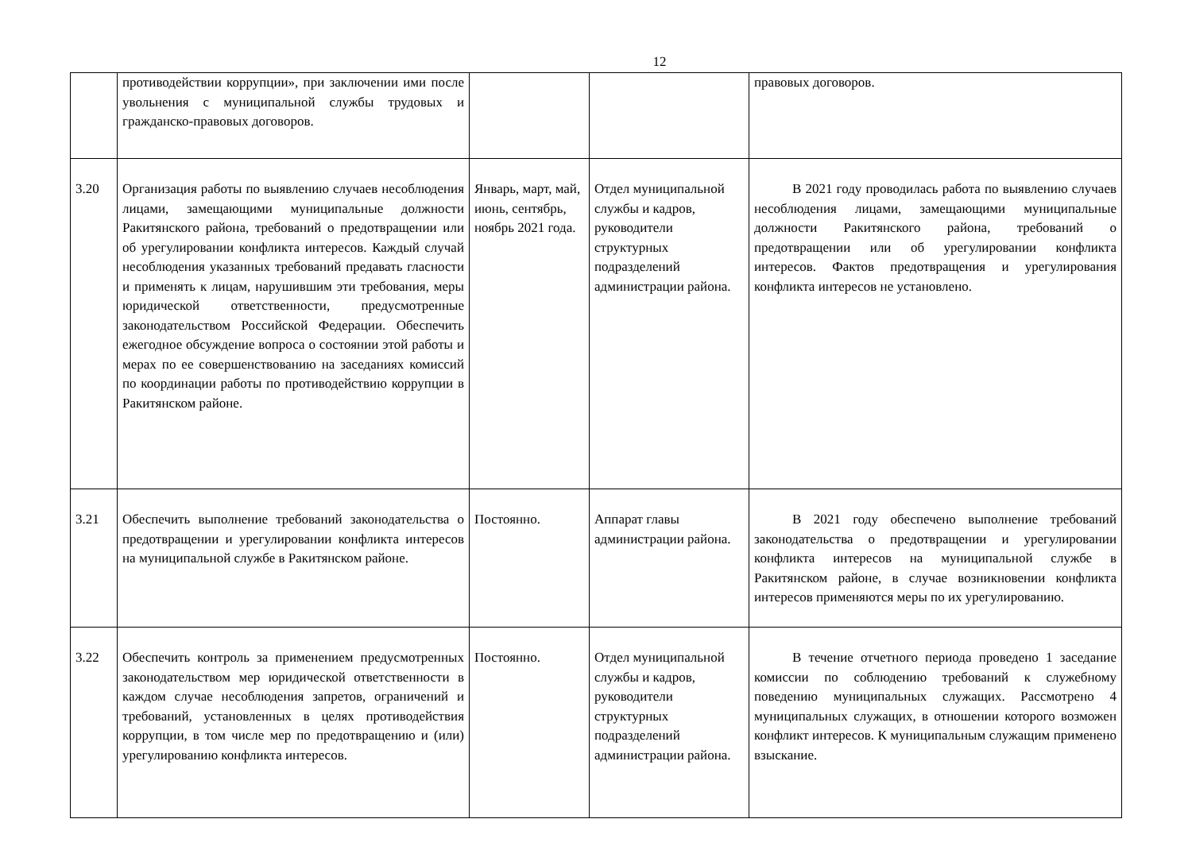12
| | противодействии коррупции», при заключении ими после увольнения с муниципальной службы трудовых и гражданско-правовых договоров. | | | правовых договоров. |
| 3.20 | Организация работы по выявлению случаев несоблюдения лицами, замещающими муниципальные должности Ракитянского района, требований о предотвращении или об урегулировании конфликта интересов. Каждый случай несоблюдения указанных требований предавать гласности и применять к лицам, нарушившим эти требования, меры юридической ответственности, предусмотренные законодательством Российской Федерации. Обеспечить ежегодное обсуждение вопроса о состоянии этой работы и мерах по ее совершенствованию на заседаниях комиссий по координации работы по противодействию коррупции в Ракитянском районе. | Январь, март, май, июнь, сентябрь, ноябрь 2021 года. | Отдел муниципальной службы и кадров, руководители структурных подразделений администрации района. | В 2021 году проводилась работа по выявлению случаев несоблюдения лицами, замещающими муниципальные должности Ракитянского района, требований о предотвращении или об урегулировании конфликта интересов. Фактов предотвращения и урегулирования конфликта интересов не установлено. |
| 3.21 | Обеспечить выполнение требований законодательства о предотвращении и урегулировании конфликта интересов на муниципальной службе в Ракитянском районе. | Постоянно. | Аппарат главы администрации района. | В 2021 году обеспечено выполнение требований законодательства о предотвращении и урегулировании конфликта интересов на муниципальной службе в Ракитянском районе, в случае возникновении конфликта интересов применяются меры по их урегулированию. |
| 3.22 | Обеспечить контроль за применением предусмотренных законодательством мер юридической ответственности в каждом случае несоблюдения запретов, ограничений и требований, установленных в целях противодействия коррупции, в том числе мер по предотвращению и (или) урегулированию конфликта интересов. | Постоянно. | Отдел муниципальной службы и кадров, руководители структурных подразделений администрации района. | В течение отчетного периода проведено 1 заседание комиссии по соблюдению требований к служебному поведению муниципальных служащих. Рассмотрено 4 муниципальных служащих, в отношении которого возможен конфликт интересов. К муниципальным служащим применено взыскание. |